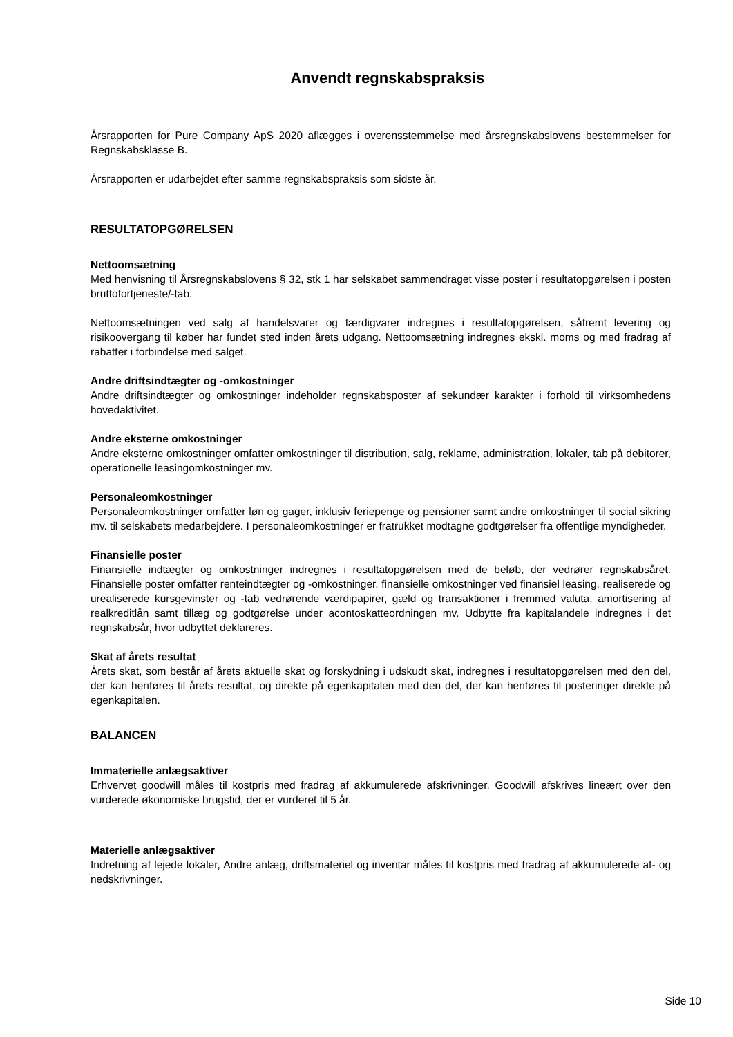Anvendt regnskabspraksis
Årsrapporten for Pure Company ApS 2020 aflægges i overensstemmelse med årsregnskabslovens bestemmelser for Regnskabsklasse B.
Årsrapporten er udarbejdet efter samme regnskabspraksis som sidste år.
RESULTATOPGØRELSEN
Nettoomsætning
Med henvisning til Årsregnskabslovens § 32, stk 1 har selskabet sammendraget visse poster i resultatopgørelsen i posten bruttofortjeneste/-tab.
Nettoomsætningen ved salg af handelsvarer og færdigvarer indregnes i resultatopgørelsen, såfremt levering og risikoovergang til køber har fundet sted inden årets udgang. Nettoomsætning indregnes ekskl. moms og med fradrag af rabatter i forbindelse med salget.
Andre driftsindtægter og -omkostninger
Andre driftsindtægter og omkostninger indeholder regnskabsposter af sekundær karakter i forhold til virksomhedens hovedaktivitet.
Andre eksterne omkostninger
Andre eksterne omkostninger omfatter omkostninger til distribution, salg, reklame, administration, lokaler, tab på debitorer, operationelle leasingomkostninger mv.
Personaleomkostninger
Personaleomkostninger omfatter løn og gager, inklusiv feriepenge og pensioner samt andre omkostninger til social sikring mv. til selskabets medarbejdere. I personaleomkostninger er fratrukket modtagne godtgørelser fra offentlige myndigheder.
Finansielle poster
Finansielle indtægter og omkostninger indregnes i resultatopgørelsen med de beløb, der vedrører regnskabsåret. Finansielle poster omfatter renteindtægter og -omkostninger. finansielle omkostninger ved finansiel leasing, realiserede og urealiserede kursgevinster og -tab vedrørende værdipapirer, gæld og transaktioner i fremmed valuta, amortisering af realkreditlån samt tillæg og godtgørelse under acontoskatteordningen mv. Udbytte fra kapitalandele indregnes i det regnskabsår, hvor udbyttet deklareres.
Skat af årets resultat
Årets skat, som består af årets aktuelle skat og forskydning i udskudt skat, indregnes i resultatopgørelsen med den del, der kan henføres til årets resultat, og direkte på egenkapitalen med den del, der kan henføres til posteringer direkte på egenkapitalen.
BALANCEN
Immaterielle anlægsaktiver
Erhvervet goodwill måles til kostpris med fradrag af akkumulerede afskrivninger. Goodwill afskrives lineært over den vurderede økonomiske brugstid, der er vurderet til 5 år.
Materielle anlægsaktiver
Indretning af lejede lokaler, Andre anlæg, driftsmateriel og inventar måles til kostpris med fradrag af akkumulerede af- og nedskrivninger.
Side 10